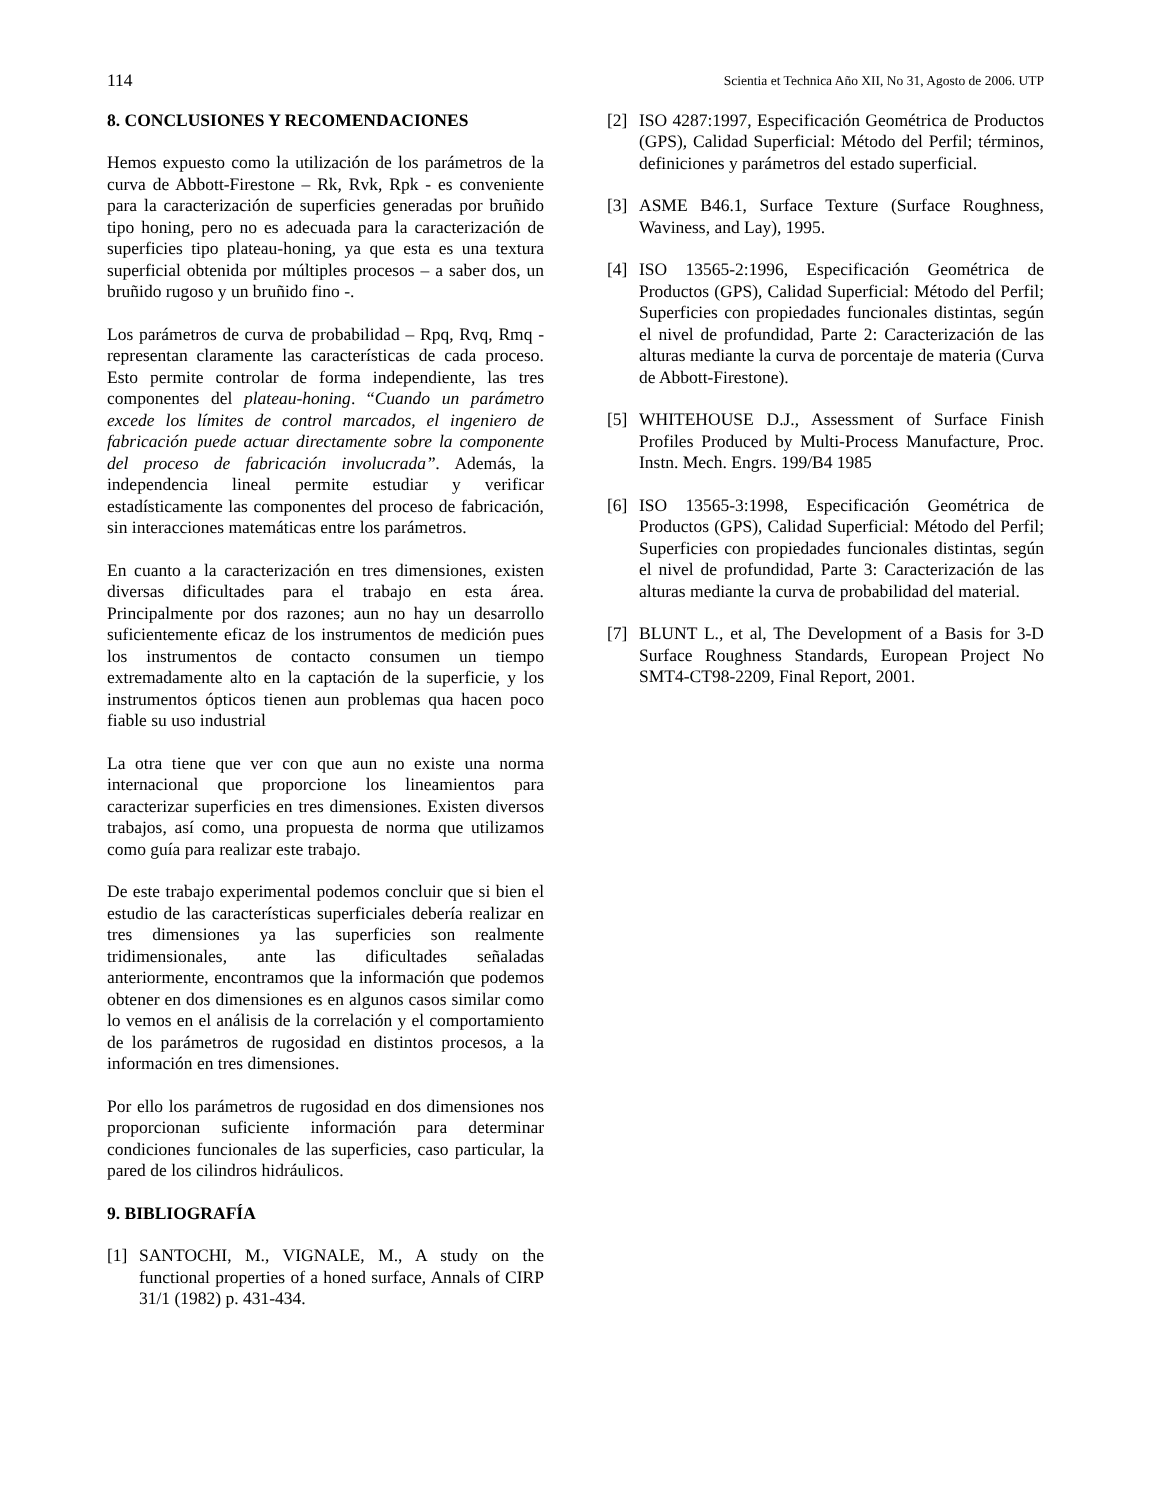114 Scientia et Technica Año XII, No 31, Agosto de 2006. UTP
8. CONCLUSIONES Y RECOMENDACIONES
Hemos expuesto como la utilización de los parámetros de la curva de Abbott-Firestone – Rk, Rvk, Rpk - es conveniente para la caracterización de superficies generadas por bruñido tipo honing, pero no es adecuada para la caracterización de superficies tipo plateau-honing, ya que esta es una textura superficial obtenida por múltiples procesos – a saber dos, un bruñido rugoso y un bruñido fino -.
Los parámetros de curva de probabilidad – Rpq, Rvq, Rmq - representan claramente las características de cada proceso. Esto permite controlar de forma independiente, las tres componentes del plateau-honing. “Cuando un parámetro excede los límites de control marcados, el ingeniero de fabricación puede actuar directamente sobre la componente del proceso de fabricación involucrada”. Además, la independencia lineal permite estudiar y verificar estadísticamente las componentes del proceso de fabricación, sin interacciones matemáticas entre los parámetros.
En cuanto a la caracterización en tres dimensiones, existen diversas dificultades para el trabajo en esta área. Principalmente por dos razones; aun no hay un desarrollo suficientemente eficaz de los instrumentos de medición pues los instrumentos de contacto consumen un tiempo extremadamente alto en la captación de la superficie, y los instrumentos ópticos tienen aun problemas qua hacen poco fiable su uso industrial
La otra tiene que ver con que aun no existe una norma internacional que proporcione los lineamientos para caracterizar superficies en tres dimensiones. Existen diversos trabajos, así como, una propuesta de norma que utilizamos como guía para realizar este trabajo.
De este trabajo experimental podemos concluir que si bien el estudio de las características superficiales debería realizar en tres dimensiones ya las superficies son realmente tridimensionales, ante las dificultades señaladas anteriormente, encontramos que la información que podemos obtener en dos dimensiones es en algunos casos similar como lo vemos en el análisis de la correlación y el comportamiento de los parámetros de rugosidad en distintos procesos, a la información en tres dimensiones.
Por ello los parámetros de rugosidad en dos dimensiones nos proporcionan suficiente información para determinar condiciones funcionales de las superficies, caso particular, la pared de los cilindros hidráulicos.
9. BIBLIOGRAFÍA
[1] SANTOCHI, M., VIGNALE, M., A study on the functional properties of a honed surface, Annals of CIRP 31/1 (1982) p. 431-434.
[2] ISO 4287:1997, Especificación Geométrica de Productos (GPS), Calidad Superficial: Método del Perfil; términos, definiciones y parámetros del estado superficial.
[3] ASME B46.1, Surface Texture (Surface Roughness, Waviness, and Lay), 1995.
[4] ISO 13565-2:1996, Especificación Geométrica de Productos (GPS), Calidad Superficial: Método del Perfil; Superficies con propiedades funcionales distintas, según el nivel de profundidad, Parte 2: Caracterización de las alturas mediante la curva de porcentaje de materia (Curva de Abbott-Firestone).
[5] WHITEHOUSE D.J., Assessment of Surface Finish Profiles Produced by Multi-Process Manufacture, Proc. Instn. Mech. Engrs. 199/B4 1985
[6] ISO 13565-3:1998, Especificación Geométrica de Productos (GPS), Calidad Superficial: Método del Perfil; Superficies con propiedades funcionales distintas, según el nivel de profundidad, Parte 3: Caracterización de las alturas mediante la curva de probabilidad del material.
[7] BLUNT L., et al, The Development of a Basis for 3-D Surface Roughness Standards, European Project No SMT4-CT98-2209, Final Report, 2001.